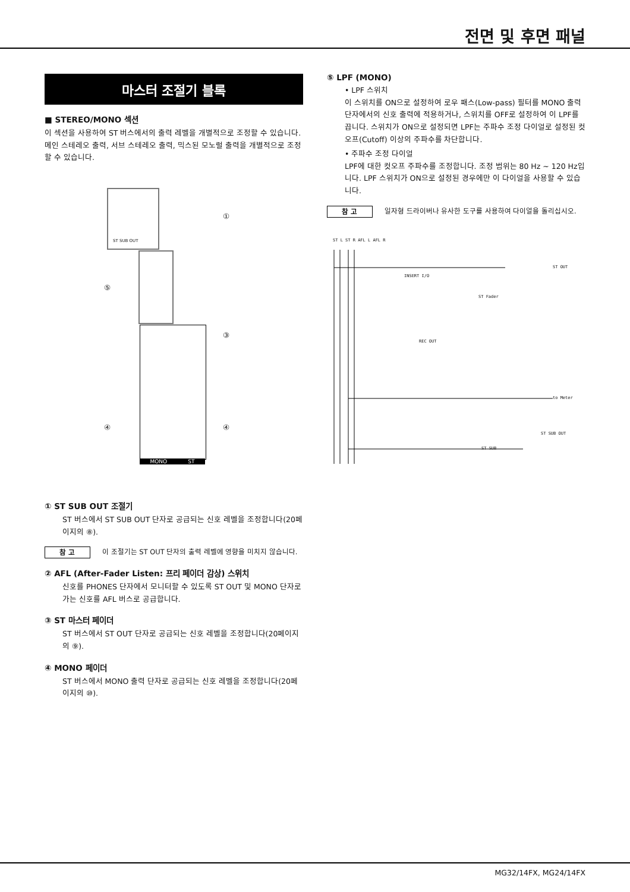전면 및 후면 패널
마스터 조절기 블록
■ STEREO/MONO 섹션
이 섹션을 사용하여 ST 버스에서의 출력 레벨을 개별적으로 조정할 수 있습니다. 메인 스테레오 출력, 서브 스테레오 출력, 믹스된 모노럴 출력을 개별적으로 조정할 수 있습니다.
①
⑤
③
④ ④
MONO ST
ST SUB OUT
① ST SUB OUT 조절기
ST 버스에서 ST SUB OUT 단자로 공급되는 신호 레벨을 조정합니다(20페이지의 ⑧).
참 고
이 조절기는 ST OUT 단자의 출력 레벨에 영향을 미치지 않습니다.
② AFL (After-Fader Listen: 프리 페이더 감상) 스위치
신호를 PHONES 단자에서 모니터할 수 있도록 ST OUT 및 MONO 단자로 가는 신호를 AFL 버스로 공급합니다.
③ ST 마스터 페이더
ST 버스에서 ST OUT 단자로 공급되는 신호 레벨을 조정합니다(20페이지의 ⑨).
④ MONO 페이더
ST 버스에서 MONO 출력 단자로 공급되는 신호 레벨을 조정합니다(20페이지의 ⑩).
⑤ LPF (MONO)
• LPF 스위치
이 스위치를 ON으로 설정하여 로우 패스(Low-pass) 필터를 MONO 출력 단자에서의 신호 출력에 적용하거나, 스위치를 OFF로 설정하여 이 LPF를 끕니다. 스위치가 ON으로 설정되면 LPF는 주파수 조정 다이얼로 설정된 컷오프(Cutoff) 이상의 주파수를 차단합니다.
• 주파수 조정 다이얼
LPF에 대한 컷오프 주파수를 조정합니다. 조정 범위는 80 Hz ~ 120 Hz입니다. LPF 스위치가 ON으로 설정된 경우에만 이 다이얼을 사용할 수 있습니다.
참 고
일자형 드라이버나 유사한 도구를 사용하여 다이얼을 돌리십시오.
ST L ST R AFL L AFL R
ST OUT
INSERT I/O
ST Fader
REC OUT
to Meter
ST SUB OUT
ST SUB
MG32/14FX, MG24/14FX